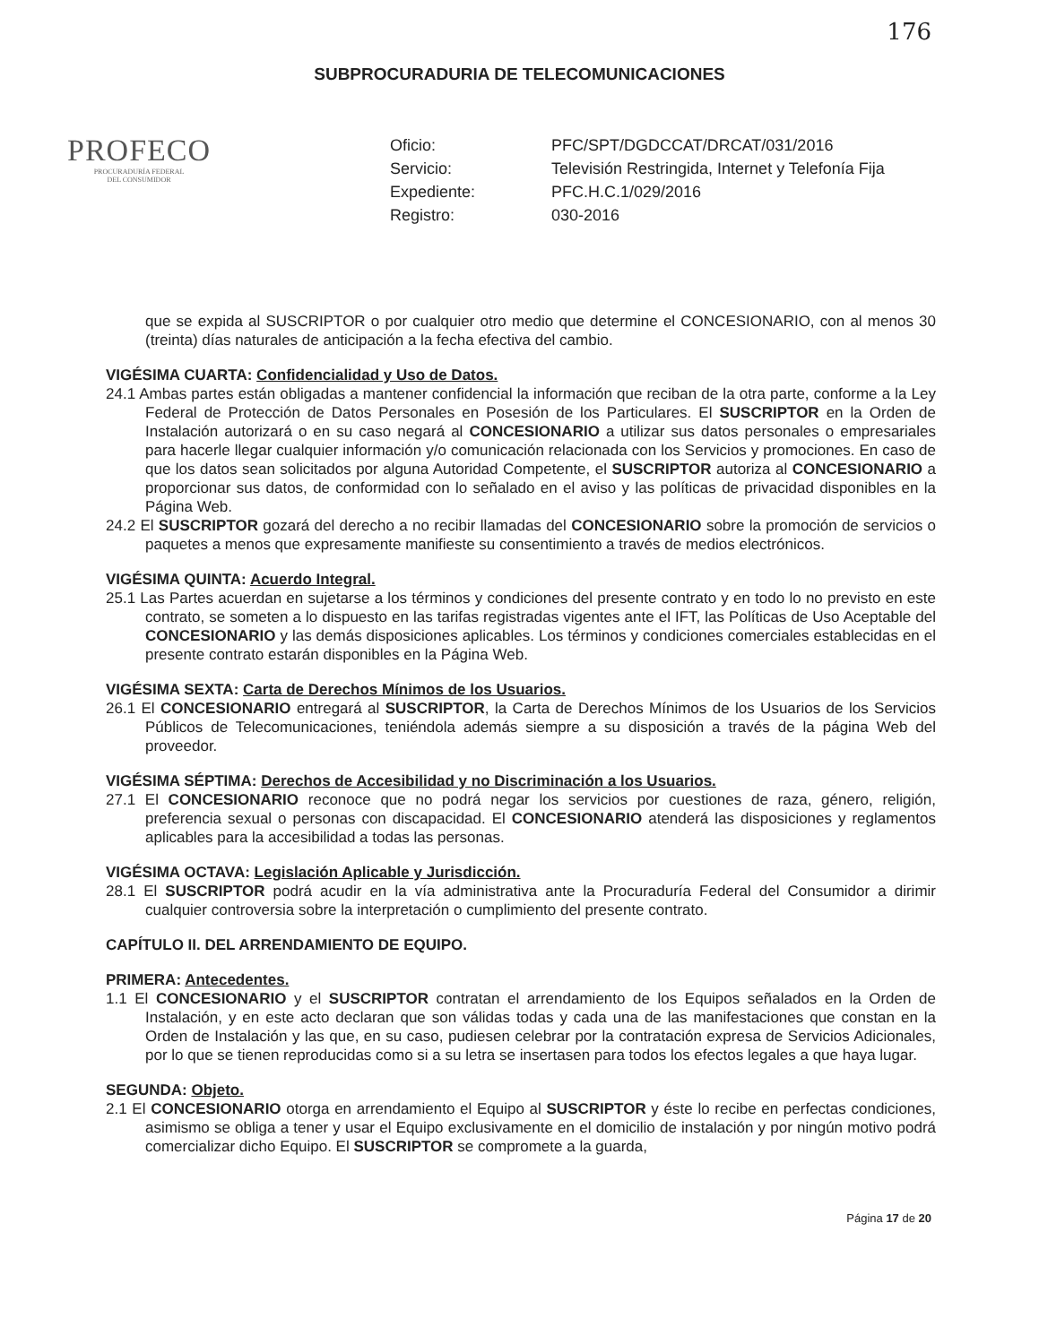176
SUBPROCURADURIA DE TELECOMUNICACIONES
PROFECO
PROCURADURÍA FEDERAL
DEL CONSUMIDOR
Oficio:
PFC/SPT/DGDCCAT/DRCAT/031/2016
Servicio:
Televisión Restringida, Internet y Telefonía Fija
Expediente:
PFC.H.C.1/029/2016
Registro:
030-2016
que se expida al SUSCRIPTOR o por cualquier otro medio que determine el CONCESIONARIO, con al menos 30 (treinta) días naturales de anticipación a la fecha efectiva del cambio.
VIGÉSIMA CUARTA: Confidencialidad y Uso de Datos.
24.1 Ambas partes están obligadas a mantener confidencial la información que reciban de la otra parte, conforme a la Ley Federal de Protección de Datos Personales en Posesión de los Particulares. El SUSCRIPTOR en la Orden de Instalación autorizará o en su caso negará al CONCESIONARIO a utilizar sus datos personales o empresariales para hacerle llegar cualquier información y/o comunicación relacionada con los Servicios y promociones. En caso de que los datos sean solicitados por alguna Autoridad Competente, el SUSCRIPTOR autoriza al CONCESIONARIO a proporcionar sus datos, de conformidad con lo señalado en el aviso y las políticas de privacidad disponibles en la Página Web.
24.2 El SUSCRIPTOR gozará del derecho a no recibir llamadas del CONCESIONARIO sobre la promoción de servicios o paquetes a menos que expresamente manifieste su consentimiento a través de medios electrónicos.
VIGÉSIMA QUINTA: Acuerdo Integral.
25.1 Las Partes acuerdan en sujetarse a los términos y condiciones del presente contrato y en todo lo no previsto en este contrato, se someten a lo dispuesto en las tarifas registradas vigentes ante el IFT, las Políticas de Uso Aceptable del CONCESIONARIO y las demás disposiciones aplicables. Los términos y condiciones comerciales establecidas en el presente contrato estarán disponibles en la Página Web.
VIGÉSIMA SEXTA: Carta de Derechos Mínimos de los Usuarios.
26.1 El CONCESIONARIO entregará al SUSCRIPTOR, la Carta de Derechos Mínimos de los Usuarios de los Servicios Públicos de Telecomunicaciones, teniéndola además siempre a su disposición a través de la página Web del proveedor.
VIGÉSIMA SÉPTIMA: Derechos de Accesibilidad y no Discriminación a los Usuarios.
27.1 El CONCESIONARIO reconoce que no podrá negar los servicios por cuestiones de raza, género, religión, preferencia sexual o personas con discapacidad. El CONCESIONARIO atenderá las disposiciones y reglamentos aplicables para la accesibilidad a todas las personas.
VIGÉSIMA OCTAVA: Legislación Aplicable y Jurisdicción.
28.1 El SUSCRIPTOR podrá acudir en la vía administrativa ante la Procuraduría Federal del Consumidor a dirimir cualquier controversia sobre la interpretación o cumplimiento del presente contrato.
CAPÍTULO II. DEL ARRENDAMIENTO DE EQUIPO.
PRIMERA: Antecedentes.
1.1 El CONCESIONARIO y el SUSCRIPTOR contratan el arrendamiento de los Equipos señalados en la Orden de Instalación, y en este acto declaran que son válidas todas y cada una de las manifestaciones que constan en la Orden de Instalación y las que, en su caso, pudiesen celebrar por la contratación expresa de Servicios Adicionales, por lo que se tienen reproducidas como si a su letra se insertasen para todos los efectos legales a que haya lugar.
SEGUNDA: Objeto.
2.1 El CONCESIONARIO otorga en arrendamiento el Equipo al SUSCRIPTOR y éste lo recibe en perfectas condiciones, asimismo se obliga a tener y usar el Equipo exclusivamente en el domicilio de instalación y por ningún motivo podrá comercializar dicho Equipo. El SUSCRIPTOR se compromete a la guarda,
Página 17 de 20